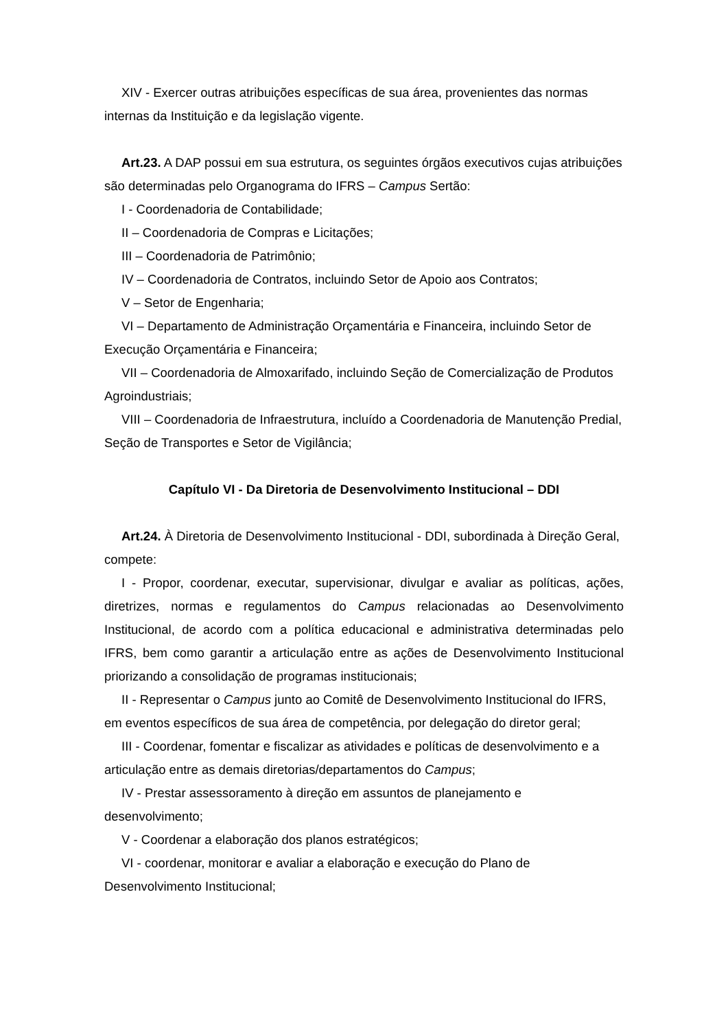XIV - Exercer outras atribuições específicas de sua área, provenientes das normas internas da Instituição e da legislação vigente.
Art.23. A DAP possui em sua estrutura, os seguintes órgãos executivos cujas atribuições são determinadas pelo Organograma do IFRS – Campus Sertão:
I - Coordenadoria de Contabilidade;
II – Coordenadoria de Compras e Licitações;
III – Coordenadoria de Patrimônio;
IV – Coordenadoria de Contratos, incluindo Setor de Apoio aos Contratos;
V – Setor de Engenharia;
VI – Departamento de Administração Orçamentária e Financeira, incluindo Setor de Execução Orçamentária e Financeira;
VII – Coordenadoria de Almoxarifado, incluindo Seção de Comercialização de Produtos Agroindustriais;
VIII – Coordenadoria de Infraestrutura, incluído a Coordenadoria de Manutenção Predial, Seção de Transportes e Setor de Vigilância;
Capítulo VI - Da Diretoria de Desenvolvimento Institucional – DDI
Art.24. À Diretoria de Desenvolvimento Institucional - DDI, subordinada à Direção Geral, compete:
I - Propor, coordenar, executar, supervisionar, divulgar e avaliar as políticas, ações, diretrizes, normas e regulamentos do Campus relacionadas ao Desenvolvimento Institucional, de acordo com a política educacional e administrativa determinadas pelo IFRS, bem como garantir a articulação entre as ações de Desenvolvimento Institucional priorizando a consolidação de programas institucionais;
II - Representar o Campus junto ao Comitê de Desenvolvimento Institucional do IFRS, em eventos específicos de sua área de competência, por delegação do diretor geral;
III - Coordenar, fomentar e fiscalizar as atividades e políticas de desenvolvimento e a articulação entre as demais diretorias/departamentos do Campus;
IV - Prestar assessoramento à direção em assuntos de planejamento e desenvolvimento;
V - Coordenar a elaboração dos planos estratégicos;
VI - coordenar, monitorar e avaliar a elaboração e execução do Plano de Desenvolvimento Institucional;